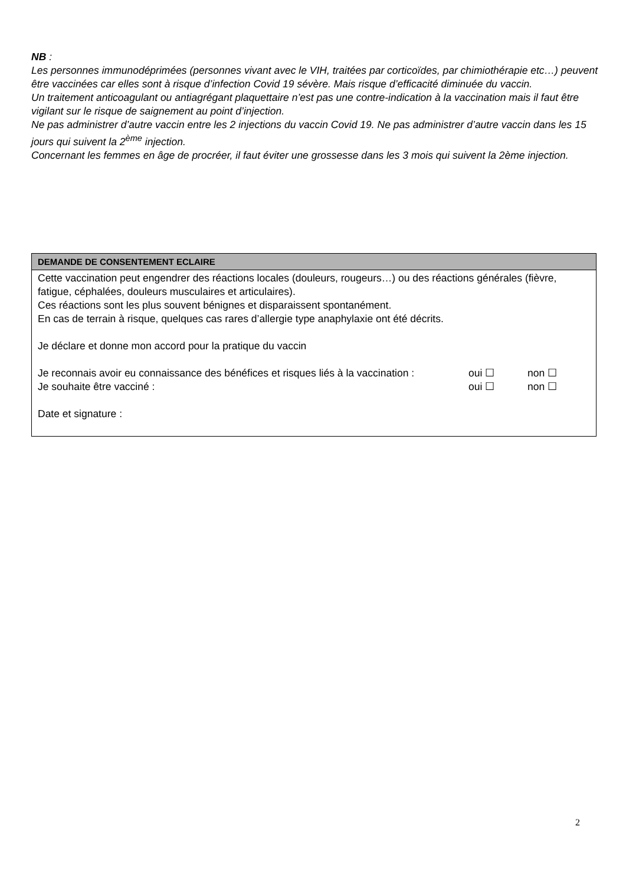NB :
Les personnes immunodéprimées (personnes vivant avec le VIH, traitées par corticoïdes, par chimiothérapie etc…) peuvent être vaccinées car elles sont à risque d’infection Covid 19 sévère. Mais risque d’efficacité diminuée du vaccin.
Un traitement anticoagulant ou antiagrégant plaquettaire n’est pas une contre-indication à la vaccination mais il faut être vigilant sur le risque de saignement au point d’injection.
Ne pas administrer d’autre vaccin entre les 2 injections du vaccin Covid 19. Ne pas administrer d’autre vaccin dans les 15 jours qui suivent la 2<sup>ème</sup> injection.
Concernant les femmes en âge de procréer, il faut éviter une grossesse dans les 3 mois qui suivent la 2ème injection.
| DEMANDE DE CONSENTEMENT ECLAIRE |
| --- |
| Cette vaccination peut engendrer des réactions locales (douleurs, rougeurs…) ou des réactions générales (fièvre, fatigue, céphalées, douleurs musculaires et articulaires). Ces réactions sont les plus souvent bénignes et disparaissent spontanément. En cas de terrain à risque, quelques cas rares d’allergie type anaphylaxie ont été décrits. Je déclare et donne mon accord pour la pratique du vaccin Je reconnais avoir eu connaissance des bénéfices et risques liés à la vaccination : oui ☐ non ☐ Je souhaite être vacciné : oui ☐ non ☐ Date et signature : |
2